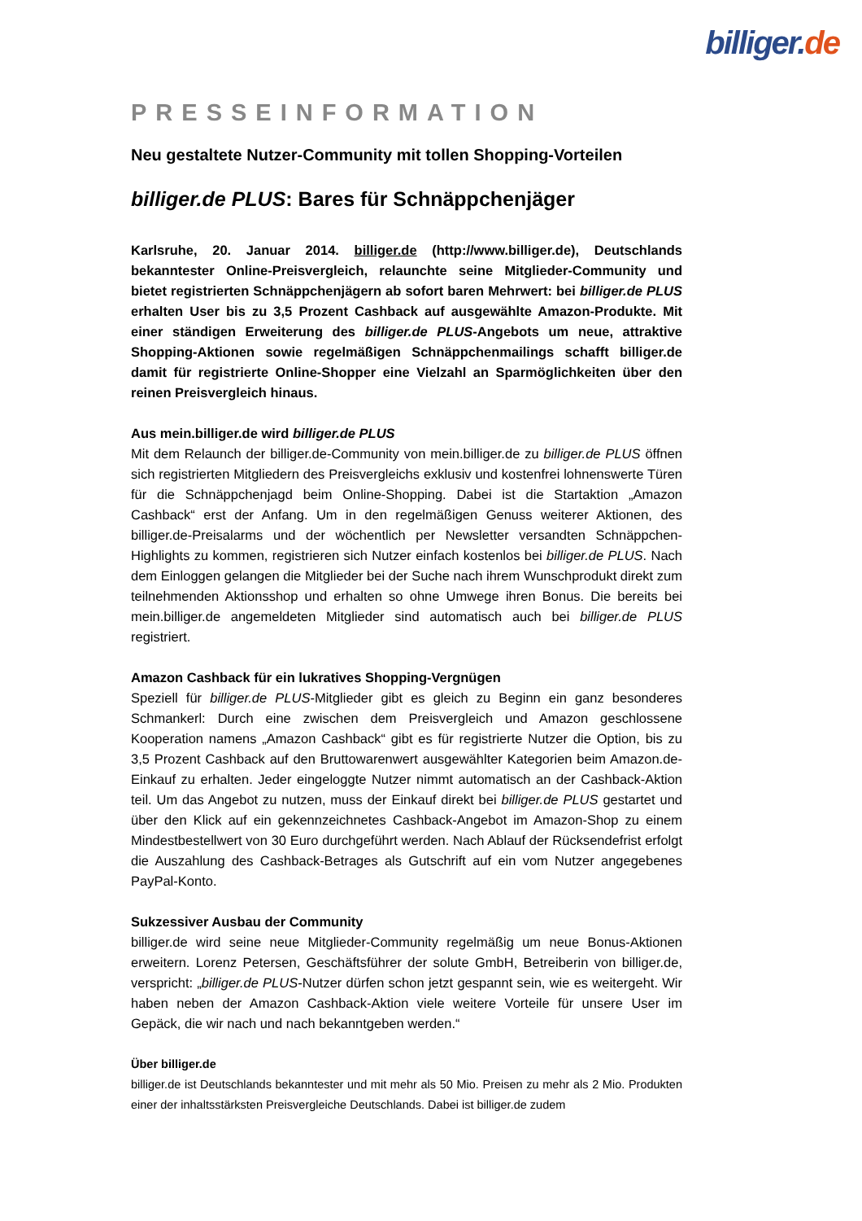billiger. de
PRESSEINFORMATION
Neu gestaltete Nutzer-Community mit tollen Shopping-Vorteilen
billiger.de PLUS: Bares für Schnäppchenjäger
Karlsruhe, 20. Januar 2014. billiger.de (http://www.billiger.de), Deutschlands bekanntester Online-Preisvergleich, relaunchte seine Mitglieder-Community und bietet registrierten Schnäppchenjägern ab sofort baren Mehrwert: bei billiger.de PLUS erhalten User bis zu 3,5 Prozent Cashback auf ausgewählte Amazon-Produkte. Mit einer ständigen Erweiterung des billiger.de PLUS-Angebots um neue, attraktive Shopping-Aktionen sowie regelmäßigen Schnäppchenmailings schafft billiger.de damit für registrierte Online-Shopper eine Vielzahl an Sparmöglichkeiten über den reinen Preisvergleich hinaus.
Aus mein.billiger.de wird billiger.de PLUS
Mit dem Relaunch der billiger.de-Community von mein.billiger.de zu billiger.de PLUS öffnen sich registrierten Mitgliedern des Preisvergleichs exklusiv und kostenfrei lohnenswerte Türen für die Schnäppchenjagd beim Online-Shopping. Dabei ist die Startaktion „Amazon Cashback“ erst der Anfang. Um in den regelmäßigen Genuss weiterer Aktionen, des billiger.de-Preisalarms und der wöchentlich per Newsletter versandten Schnäppchen-Highlights zu kommen, registrieren sich Nutzer einfach kostenlos bei billiger.de PLUS. Nach dem Einloggen gelangen die Mitglieder bei der Suche nach ihrem Wunschprodukt direkt zum teilnehmenden Aktionsshop und erhalten so ohne Umwege ihren Bonus. Die bereits bei mein.billiger.de angemeldeten Mitglieder sind automatisch auch bei billiger.de PLUS registriert.
Amazon Cashback für ein lukratives Shopping-Vergnügen
Speziell für billiger.de PLUS-Mitglieder gibt es gleich zu Beginn ein ganz besonderes Schmankerl: Durch eine zwischen dem Preisvergleich und Amazon geschlossene Kooperation namens „Amazon Cashback“ gibt es für registrierte Nutzer die Option, bis zu 3,5 Prozent Cashback auf den Bruttowarenwert ausgewählter Kategorien beim Amazon.de-Einkauf zu erhalten. Jeder eingeloggte Nutzer nimmt automatisch an der Cashback-Aktion teil. Um das Angebot zu nutzen, muss der Einkauf direkt bei billiger.de PLUS gestartet und über den Klick auf ein gekennzeichnetes Cashback-Angebot im Amazon-Shop zu einem Mindestbestellwert von 30 Euro durchgeführt werden. Nach Ablauf der Rücksendefrist erfolgt die Auszahlung des Cashback-Betrages als Gutschrift auf ein vom Nutzer angegebenes PayPal-Konto.
Sukzessiver Ausbau der Community
billiger.de wird seine neue Mitglieder-Community regelmäßig um neue Bonus-Aktionen erweitern. Lorenz Petersen, Geschäftsführer der solute GmbH, Betreiberin von billiger.de, verspricht: „billiger.de PLUS-Nutzer dürfen schon jetzt gespannt sein, wie es weitergeht. Wir haben neben der Amazon Cashback-Aktion viele weitere Vorteile für unsere User im Gepäck, die wir nach und nach bekanntgeben werden.“
Über billiger.de
billiger.de ist Deutschlands bekanntester und mit mehr als 50 Mio. Preisen zu mehr als 2 Mio. Produkten einer der inhaltsstärksten Preisvergleiche Deutschlands. Dabei ist billiger.de zudem